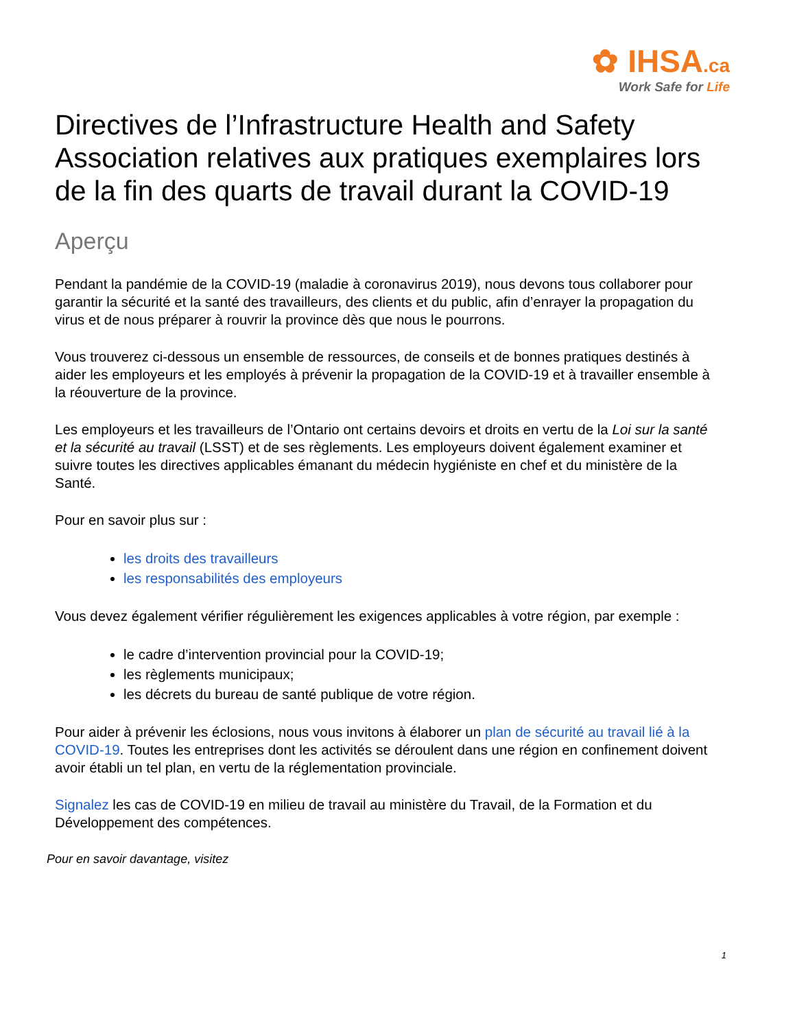✿ IHSA.ca
Work Safe for Life
Directives de l’Infrastructure Health and Safety Association relatives aux pratiques exemplaires lors de la fin des quarts de travail durant la COVID-19
Aperçu
Pendant la pandémie de la COVID-19 (maladie à coronavirus 2019), nous devons tous collaborer pour garantir la sécurité et la santé des travailleurs, des clients et du public, afin d’enrayer la propagation du virus et de nous préparer à rouvrir la province dès que nous le pourrons.
Vous trouverez ci-dessous un ensemble de ressources, de conseils et de bonnes pratiques destinés à aider les employeurs et les employés à prévenir la propagation de la COVID-19 et à travailler ensemble à la réouverture de la province.
Les employeurs et les travailleurs de l’Ontario ont certains devoirs et droits en vertu de la Loi sur la santé et la sécurité au travail (LSST) et de ses règlements. Les employeurs doivent également examiner et suivre toutes les directives applicables émanant du médecin hygiéniste en chef et du ministère de la Santé.
Pour en savoir plus sur :
les droits des travailleurs
les responsabilités des employeurs
Vous devez également vérifier régulièrement les exigences applicables à votre région, par exemple :
le cadre d’intervention provincial pour la COVID-19;
les règlements municipaux;
les décrets du bureau de santé publique de votre région.
Pour aider à prévenir les éclosions, nous vous invitons à élaborer un plan de sécurité au travail lié à la COVID-19. Toutes les entreprises dont les activités se déroulent dans une région en confinement doivent avoir établi un tel plan, en vertu de la réglementation provinciale.
Signalez les cas de COVID-19 en milieu de travail au ministère du Travail, de la Formation et du Développement des compétences.
Pour en savoir davantage, visitez
1